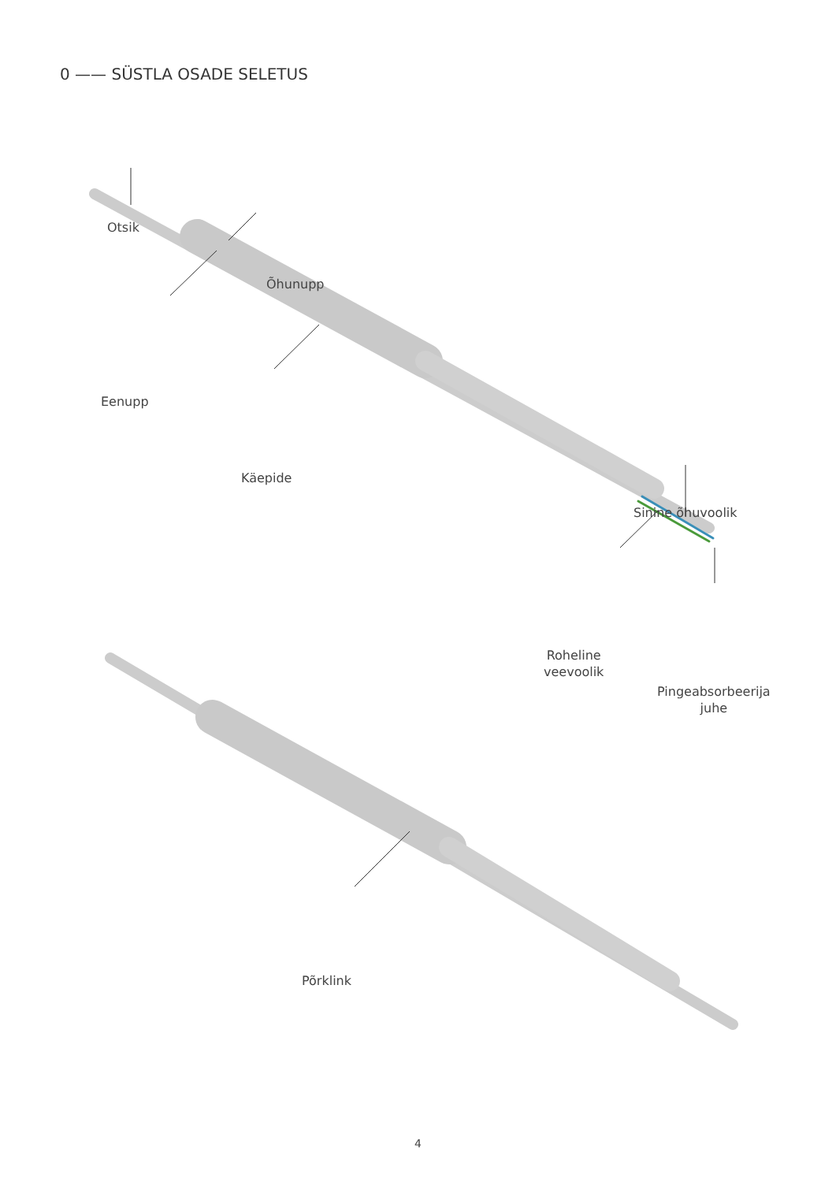0 —— SÜSTLA OSADE SELETUS
Otsik
Õhunupp
Eenupp
Käepide
Sinine õhuvoolik
Roheline
veevoolik
Pingeabsorbeerija
juhe
Põrklink
4